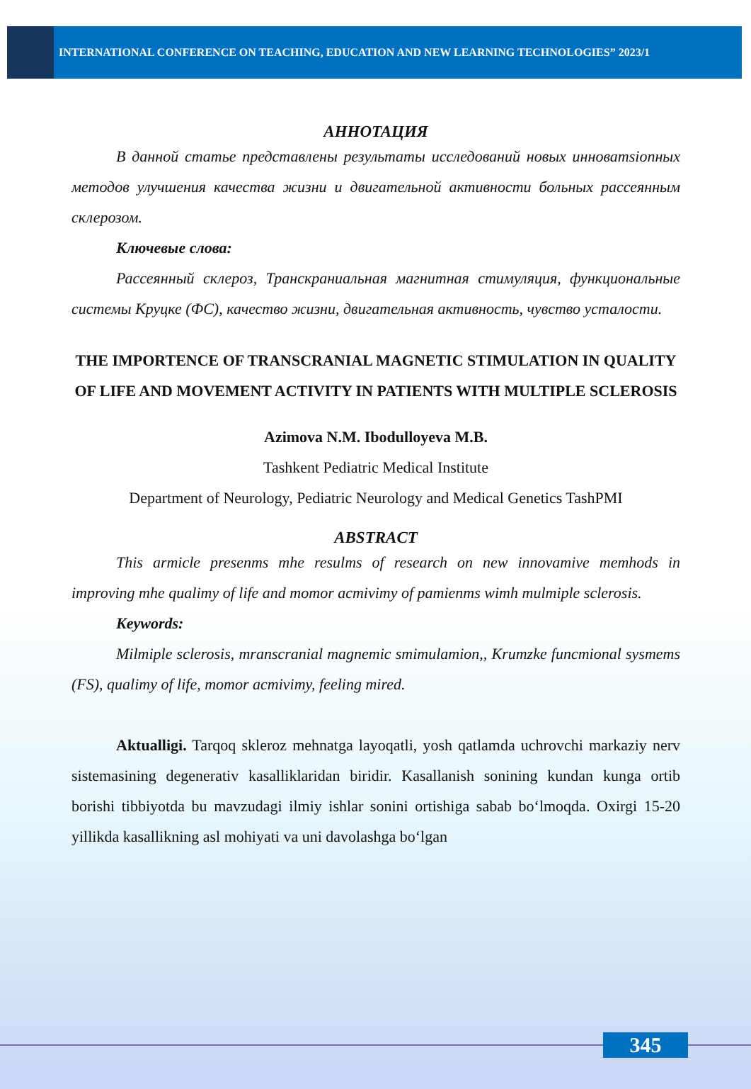INTERNATIONAL CONFERENCE ON TEACHING, EDUCATION AND NEW LEARNING TECHNOLOGIES” 2023/1
АННОТАЦИЯ
В данной статье представлены результаты исследований новых инноватsionных методов улучшения качества жизни и двигательной активности больных рассеянным склерозом.
Ключевые слова:
Рассеянный склероз, Транскраниальная магнитная стимуляция, функциональные системы Круцке (ФС), качество жизни, двигательная активность, чувство усталости.
THE IMPORTENCE OF TRANSCRANIAL MAGNETIC STIMULATION IN QUALITY OF LIFE AND MOVEMENT ACTIVITY IN PATIENTS WITH MULTIPLE SCLEROSIS
Azimova N.M. Ibodulloyeva M.B.
Tashkent Pediatric Medical Institute
Department of Neurology, Pediatric Neurology and Medical Genetics TashPMI
ABSTRACT
This armicle presenms mhe resulms of research on new innovamive memhods in improving mhe qualimy of life and momor acmivimy of pamienms wimh mulmiple sclerosis.
Keywords:
Milmiple sclerosis, mranscranial magnemic smimulamion,, Krumzke funcmional sysmems (FS), qualimy of life, momor acmivimy, feeling mired.
Aktualligi. Tarqoq skleroz mehnatga layoqatli, yosh qatlamda uchrovchi markaziy nerv sistemasining degenerativ kasalliklaridan biridir. Kasallanish sonining kundan kunga ortib borishi tibbiyotda bu mavzudagi ilmiy ishlar sonini ortishiga sabab bo‘lmoqda. Oxirgi 15-20 yillikda kasallikning asl mohiyati va uni davolashga bo‘lgan
345